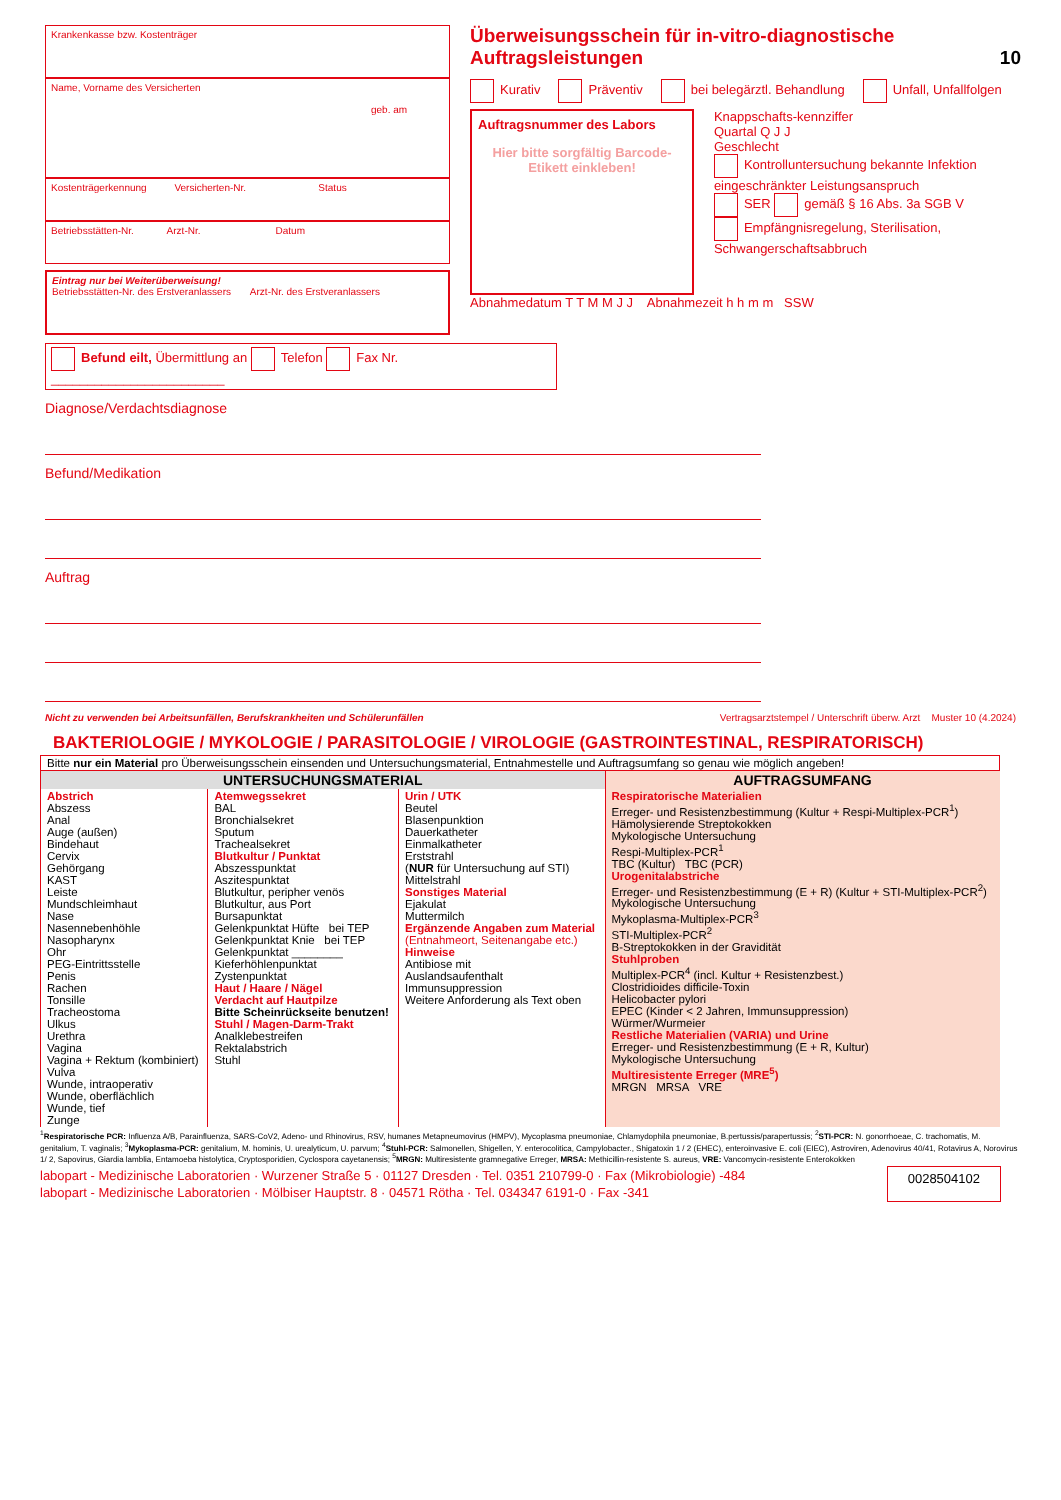Krankenkasse bzw. Kostenträger
Name, Vorname des Versicherten
geb. am
Kostenträgerkennung Versicherten-Nr. Status
Betriebsstätten-Nr. Arzt-Nr. Datum
Eintrag nur bei Weiterüberweisung!
Betriebsstätten-Nr. des Erstveranlassers Arzt-Nr. des Erstveranlassers
Befund eilt, Übermittlung an Telefon Fax Nr. ________________________
Überweisungsschein für in-vitro-diagnostische Auftragsleistungen 10
Kurativ Präventiv bei belegärztl. Behandlung Unfall, Unfallfolgen
Auftragsnummer des Labors
Hier bitte sorgfältig Barcode-Etikett einkleben!
Knappschafts-kennziffer
Quartal Q J J
Geschlecht
Kontrolluntersuchung bekannte Infektion
eingeschränkter Leistungsanspruch
SER gemäß § 16 Abs. 3a SGB V
Empfängnisregelung, Sterilisation, Schwangerschaftsabbruch
Abnahmedatum T T M M J J Abnahmezeit h h m m SSW
Diagnose/Verdachtsdiagnose
Befund/Medikation
Auftrag
Nicht zu verwenden bei Arbeitsunfällen, Berufskrankheiten und Schülerunfällen Vertragsarztstempel / Unterschrift überw. Arzt Muster 10 (4.2024)
BAKTERIOLOGIE / MYKOLOGIE / PARASITOLOGIE / VIROLOGIE (GASTROINTESTINAL, RESPIRATORISCH)
| Bitte nur ein Material pro Überweisungsschein einsenden und Untersuchungsmaterial, Entnahmestelle und Auftragsumfang so genau wie möglich angeben! | | | |
| UNTERSUCHUNGSMATERIAL | | | AUFTRAGSUMFANG |
| Abstrich Abszess Anal Auge (außen) Bindehaut Cervix Gehörgang KAST Leiste Mundschleimhaut Nase Nasennebenhöhle Nasopharynx Ohr PEG-Eintrittsstelle Penis Rachen Tonsille Tracheostoma Ulkus Urethra Vagina Vagina + Rektum (kombiniert) Vulva Wunde, intraoperativ Wunde, oberflächlich Wunde, tief Zunge | Atemwegssekret BAL Bronchialsekret Sputum Trachealsekret Blutkultur / Punktat Abszesspunktat Aszitespunktat Blutkultur, peripher venös Blutkultur, aus Port Bursapunktat Gelenkpunktat Hüfte bei TEP Gelenkpunktat Knie bei TEP Gelenkpunktat ________ Kieferhöhlenpunktat Zystenpunktat Haut / Haare / Nägel Verdacht auf Hautpilze Bitte Scheinrückseite benutzen! Stuhl / Magen-Darm-Trakt Analklebestreifen Rektalabstrich Stuhl | Urin / UTK Beutel Blasenpunktion Dauerkatheter Einmalkatheter Erststrahl ( NUR für Untersuchung auf STI) Mittelstrahl Sonstiges Material Ejakulat Muttermilch Ergänzende Angaben zum Material (Entnahmeort, Seitenangabe etc.) Hinweise Antibiose mit Auslandsaufenthalt Immunsuppression Weitere Anforderung als Text oben | Respiratorische Materialien Erreger- und Resistenzbestimmung (Kultur + Respi-Multiplex-PCR<sup>1</sup>) Hämolysierende Streptokokken Mykologische Untersuchung Respi-Multiplex-PCR<sup>1</sup> TBC (Kultur) TBC (PCR) Urogenitalabstriche Erreger- und Resistenzbestimmung (E + R) (Kultur + STI-Multiplex-PCR<sup>2</sup>) Mykologische Untersuchung Mykoplasma-Multiplex-PCR<sup>3</sup> STI-Multiplex-PCR<sup>2</sup> B-Streptokokken in der Gravidität Stuhlproben Multiplex-PCR<sup>4</sup> (incl. Kultur + Resistenzbest.) Clostridioides difficile-Toxin Helicobacter pylori EPEC (Kinder < 2 Jahren, Immunsuppression) Würmer/Wurmeier Restliche Materialien (VARIA) und Urine Erreger- und Resistenzbestimmung (E + R, Kultur) Mykologische Untersuchung Multiresistente Erreger (MRE<sup>5</sup>) MRGN MRSA VRE |
<sup>1</sup> Respiratorische PCR: Influenza A/B, Parainfluenza, SARS-CoV2, Adeno- und Rhinovirus, RSV, humanes Metapneumovirus (HMPV), Mycoplasma pneumoniae, Chlamydophila pneumoniae, B.pertussis/parapertussis; <sup>2</sup>STI-PCR: N. gonorrhoeae, C. trachomatis, M. genitalium, T. vaginalis; <sup>3</sup>Mykoplasma-PCR: genitalium, M. hominis, U. urealyticum, U. parvum; <sup>4</sup>Stuhl-PCR: Salmonellen, Shigellen, Y. enterocolitica, Campylobacter., Shigatoxin 1 / 2 (EHEC), enteroinvasive E. coli (EIEC), Astroviren, Adenovirus 40/41, Rotavirus A, Norovirus 1/ 2, Sapovirus, Giardia lamblia, Entamoeba histolytica, Cryptosporidien, Cyclospora cayetanensis; <sup>5</sup>MRGN: Multiresistente gramnegative Erreger, MRSA: Methicillin-resistente S. aureus, VRE: Vancomycin-resistente Enterokokken
labopart - Medizinische Laboratorien · Wurzener Straße 5 · 01127 Dresden · Tel. 0351 210799-0 · Fax (Mikrobiologie) -484
labopart - Medizinische Laboratorien · Mölbiser Hauptstr. 8 · 04571 Rötha · Tel. 034347 6191-0 · Fax -341
0028504102